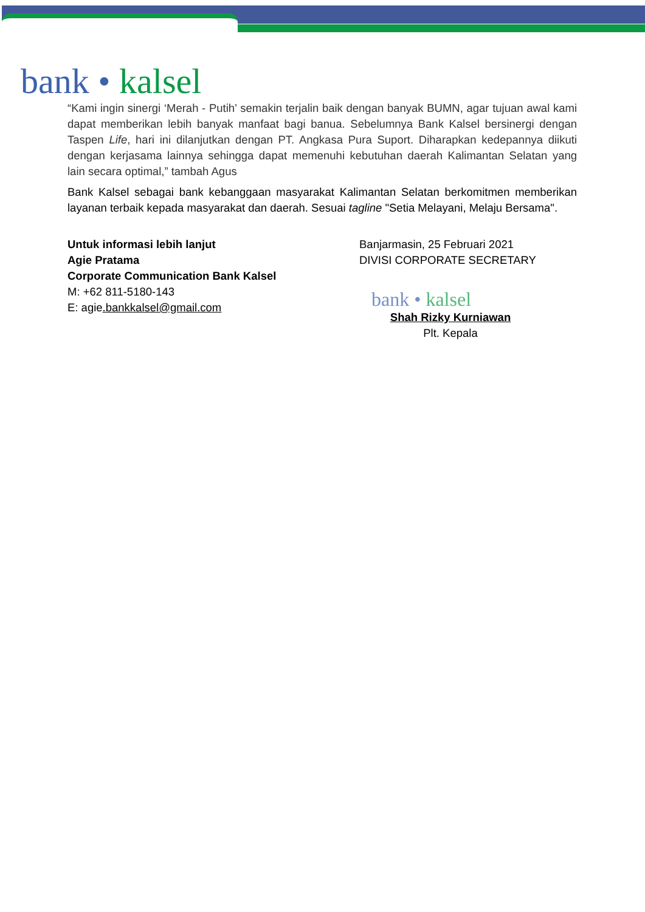bank • kalsel
“Kami ingin sinergi ‘Merah - Putih’ semakin terjalin baik dengan banyak BUMN, agar tujuan awal kami dapat memberikan lebih banyak manfaat bagi banua. Sebelumnya Bank Kalsel bersinergi dengan Taspen Life, hari ini dilanjutkan dengan PT. Angkasa Pura Suport. Diharapkan kedepannya diikuti dengan kerjasama lainnya sehingga dapat memenuhi kebutuhan daerah Kalimantan Selatan yang lain secara optimal,” tambah Agus
Bank Kalsel sebagai bank kebanggaan masyarakat Kalimantan Selatan berkomitmen memberikan layanan terbaik kepada masyarakat dan daerah. Sesuai tagline "Setia Melayani, Melaju Bersama".
Untuk informasi lebih lanjut
Agie Pratama
Corporate Communication Bank Kalsel
M: +62 811-5180-143
E: agie.bankkalsel@gmail.com
Banjarmasin, 25 Februari 2021
DIVISI CORPORATE SECRETARY
bank • kalsel
Shah Rizky Kurniawan
Plt. Kepala